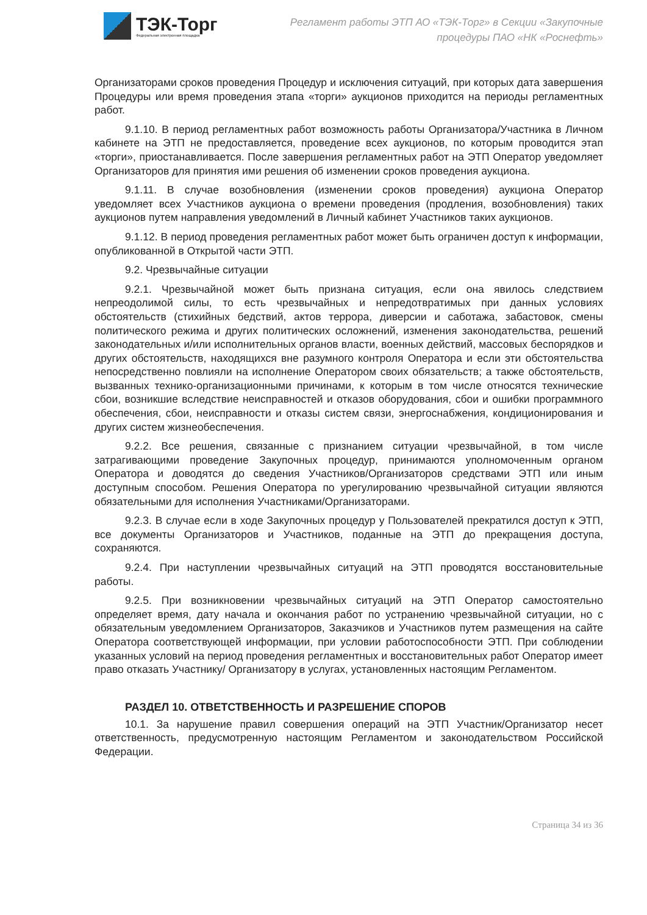ТЭК-Торг
Федеральная электронная площадка
Регламент работы ЭТП АО «ТЭК-Торг» в Секции «Закупочные
процедуры ПАО «НК «Роснефть»
Организаторами сроков проведения Процедур и исключения ситуаций, при которых дата завершения Процедуры или время проведения этапа «торги» аукционов приходится на периоды регламентных работ.
9.1.10. В период регламентных работ возможность работы Организатора/Участника в Личном кабинете на ЭТП не предоставляется, проведение всех аукционов, по которым проводится этап «торги», приостанавливается. После завершения регламентных работ на ЭТП Оператор уведомляет Организаторов для принятия ими решения об изменении сроков проведения аукциона.
9.1.11. В случае возобновления (изменении сроков проведения) аукциона Оператор уведомляет всех Участников аукциона о времени проведения (продления, возобновления) таких аукционов путем направления уведомлений в Личный кабинет Участников таких аукционов.
9.1.12. В период проведения регламентных работ может быть ограничен доступ к информации, опубликованной в Открытой части ЭТП.
9.2. Чрезвычайные ситуации
9.2.1. Чрезвычайной может быть признана ситуация, если она явилось следствием непреодолимой силы, то есть чрезвычайных и непредотвратимых при данных условиях обстоятельств (стихийных бедствий, актов террора, диверсии и саботажа, забастовок, смены политического режима и других политических осложнений, изменения законодательства, решений законодательных и/или исполнительных органов власти, военных действий, массовых беспорядков и других обстоятельств, находящихся вне разумного контроля Оператора и если эти обстоятельства непосредственно повлияли на исполнение Оператором своих обязательств; а также обстоятельств, вызванных технико-организационными причинами, к которым в том числе относятся технические сбои, возникшие вследствие неисправностей и отказов оборудования, сбои и ошибки программного обеспечения, сбои, неисправности и отказы систем связи, энергоснабжения, кондиционирования и других систем жизнеобеспечения.
9.2.2. Все решения, связанные с признанием ситуации чрезвычайной, в том числе затрагивающими проведение Закупочных процедур, принимаются уполномоченным органом Оператора и доводятся до сведения Участников/Организаторов средствами ЭТП или иным доступным способом. Решения Оператора по урегулированию чрезвычайной ситуации являются обязательными для исполнения Участниками/Организаторами.
9.2.3. В случае если в ходе Закупочных процедур у Пользователей прекратился доступ к ЭТП, все документы Организаторов и Участников, поданные на ЭТП до прекращения доступа, сохраняются.
9.2.4. При наступлении чрезвычайных ситуаций на ЭТП проводятся восстановительные работы.
9.2.5. При возникновении чрезвычайных ситуаций на ЭТП Оператор самостоятельно определяет время, дату начала и окончания работ по устранению чрезвычайной ситуации, но с обязательным уведомлением Организаторов, Заказчиков и Участников путем размещения на сайте Оператора соответствующей информации, при условии работоспособности ЭТП. При соблюдении указанных условий на период проведения регламентных и восстановительных работ Оператор имеет право отказать Участнику/ Организатору в услугах, установленных настоящим Регламентом.
РАЗДЕЛ 10. ОТВЕТСТВЕННОСТЬ И РАЗРЕШЕНИЕ СПОРОВ
10.1. За нарушение правил совершения операций на ЭТП Участник/Организатор несет ответственность, предусмотренную настоящим Регламентом и законодательством Российской Федерации.
Страница 34 из 36